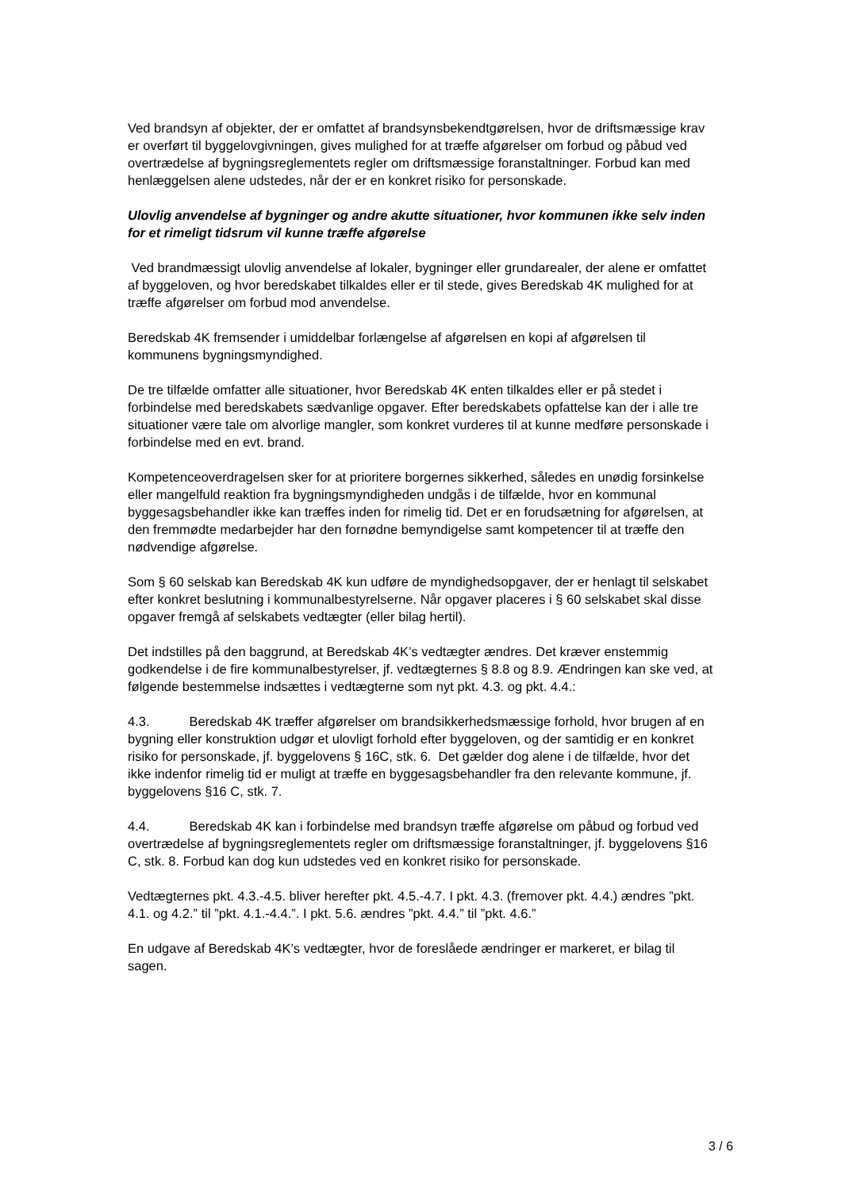Ved brandsyn af objekter, der er omfattet af brandsynsbekendtgørelsen, hvor de driftsmæssige krav er overført til byggelovgivningen, gives mulighed for at træffe afgørelser om forbud og påbud ved overtrædelse af bygningsreglementets regler om driftsmæssige foranstaltninger. Forbud kan med henlæggelsen alene udstedes, når der er en konkret risiko for personskade.
Ulovlig anvendelse af bygninger og andre akutte situationer, hvor kommunen ikke selv inden for et rimeligt tidsrum vil kunne træffe afgørelse
Ved brandmæssigt ulovlig anvendelse af lokaler, bygninger eller grundarealer, der alene er omfattet af byggeloven, og hvor beredskabet tilkaldes eller er til stede, gives Beredskab 4K mulighed for at træffe afgørelser om forbud mod anvendelse.
Beredskab 4K fremsender i umiddelbar forlængelse af afgørelsen en kopi af afgørelsen til kommunens bygningsmyndighed.
De tre tilfælde omfatter alle situationer, hvor Beredskab 4K enten tilkaldes eller er på stedet i forbindelse med beredskabets sædvanlige opgaver. Efter beredskabets opfattelse kan der i alle tre situationer være tale om alvorlige mangler, som konkret vurderes til at kunne medføre personskade i forbindelse med en evt. brand.
Kompetenceoverdragelsen sker for at prioritere borgernes sikkerhed, således en unødig forsinkelse eller mangelfuld reaktion fra bygningsmyndigheden undgås i de tilfælde, hvor en kommunal byggesagsbehandler ikke kan træffes inden for rimelig tid. Det er en forudsætning for afgørelsen, at den fremmødte medarbejder har den fornødne bemyndigelse samt kompetencer til at træffe den nødvendige afgørelse.
Som § 60 selskab kan Beredskab 4K kun udføre de myndighedsopgaver, der er henlagt til selskabet efter konkret beslutning i kommunalbestyrelserne. Når opgaver placeres i § 60 selskabet skal disse opgaver fremgå af selskabets vedtægter (eller bilag hertil).
Det indstilles på den baggrund, at Beredskab 4K’s vedtægter ændres. Det kræver enstemmig godkendelse i de fire kommunalbestyrelser, jf. vedtægternes § 8.8 og 8.9. Ændringen kan ske ved, at følgende bestemmelse indsættes i vedtægterne som nyt pkt. 4.3. og pkt. 4.4.:
4.3. Beredskab 4K træffer afgørelser om brandsikkerhedsmæssige forhold, hvor brugen af en bygning eller konstruktion udgør et ulovligt forhold efter byggeloven, og der samtidig er en konkret risiko for personskade, jf. byggelovens § 16C, stk. 6. Det gælder dog alene i de tilfælde, hvor det ikke indenfor rimelig tid er muligt at træffe en byggesagsbehandler fra den relevante kommune, jf. byggelovens §16 C, stk. 7.
4.4. Beredskab 4K kan i forbindelse med brandsyn træffe afgørelse om påbud og forbud ved overtrædelse af bygningsreglementets regler om driftsmæssige foranstaltninger, jf. byggelovens §16 C, stk. 8. Forbud kan dog kun udstedes ved en konkret risiko for personskade.
Vedtægternes pkt. 4.3.-4.5. bliver herefter pkt. 4.5.-4.7. I pkt. 4.3. (fremover pkt. 4.4.) ændres ”pkt. 4.1. og 4.2.” til ”pkt. 4.1.-4.4.”. I pkt. 5.6. ændres ”pkt. 4.4.” til ”pkt. 4.6.”
En udgave af Beredskab 4K’s vedtægter, hvor de foreslåede ændringer er markeret, er bilag til sagen.
3 / 6